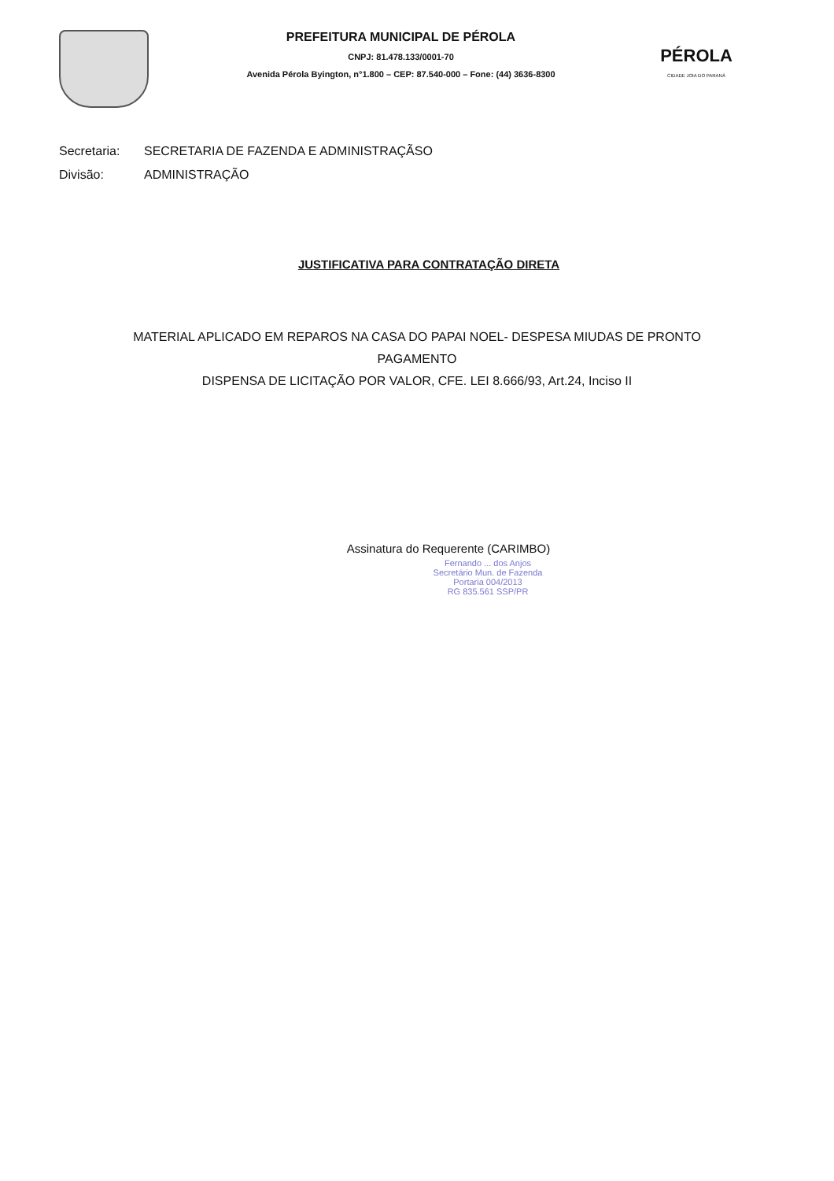PREFEITURA MUNICIPAL DE PÉROLA
CNPJ: 81.478.133/0001-70
Avenida Pérola Byington, n°1.800 – CEP: 87.540-000 – Fone: (44) 3636-8300
PÉROLA
CIDADE JOIA DO PARANÁ
Secretaria: SECRETARIA DE FAZENDA E ADMINISTRAÇÃSO
Divisão: ADMINISTRAÇÃO
JUSTIFICATIVA PARA CONTRATAÇÃO DIRETA
MATERIAL APLICADO EM REPAROS NA CASA DO PAPAI NOEL- DESPESA MIUDAS DE PRONTO PAGAMENTO
DISPENSA DE LICITAÇÃO POR VALOR, CFE. LEI 8.666/93, Art.24, Inciso II
Assinatura do Requerente (CARIMBO)
Fernando ... dos Anjos
Secretário Mun. de Fazenda
Portaria 004/2013
RG 835.561 SSP/PR